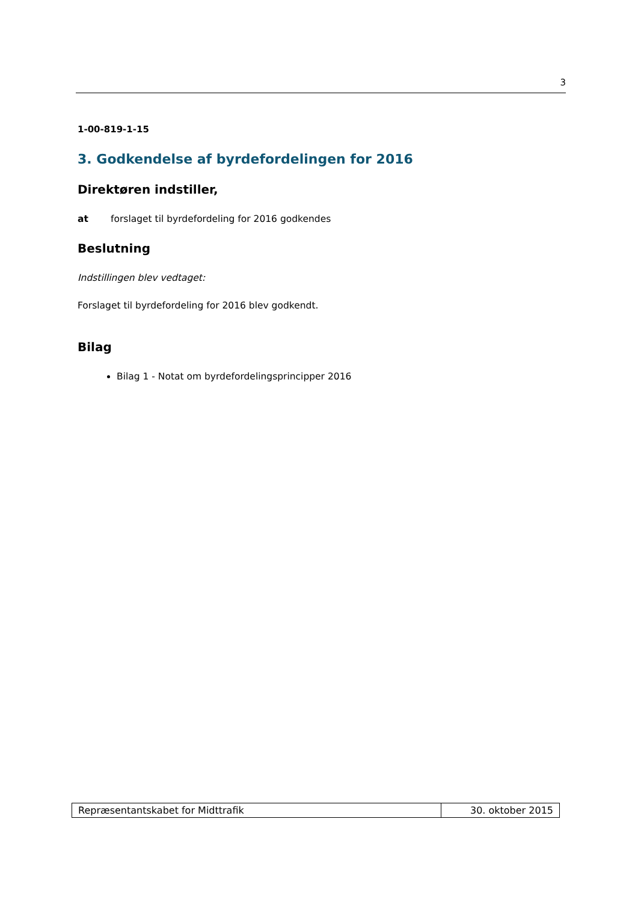3
1-00-819-1-15
3. Godkendelse af byrdefordelingen for 2016
Direktøren indstiller,
at forslaget til byrdefordeling for 2016 godkendes
Beslutning
Indstillingen blev vedtaget:
Forslaget til byrdefordeling for 2016 blev godkendt.
Bilag
Bilag 1 - Notat om byrdefordelingsprincipper 2016
Repræsentantskabet for Midttrafik
30. oktober 2015